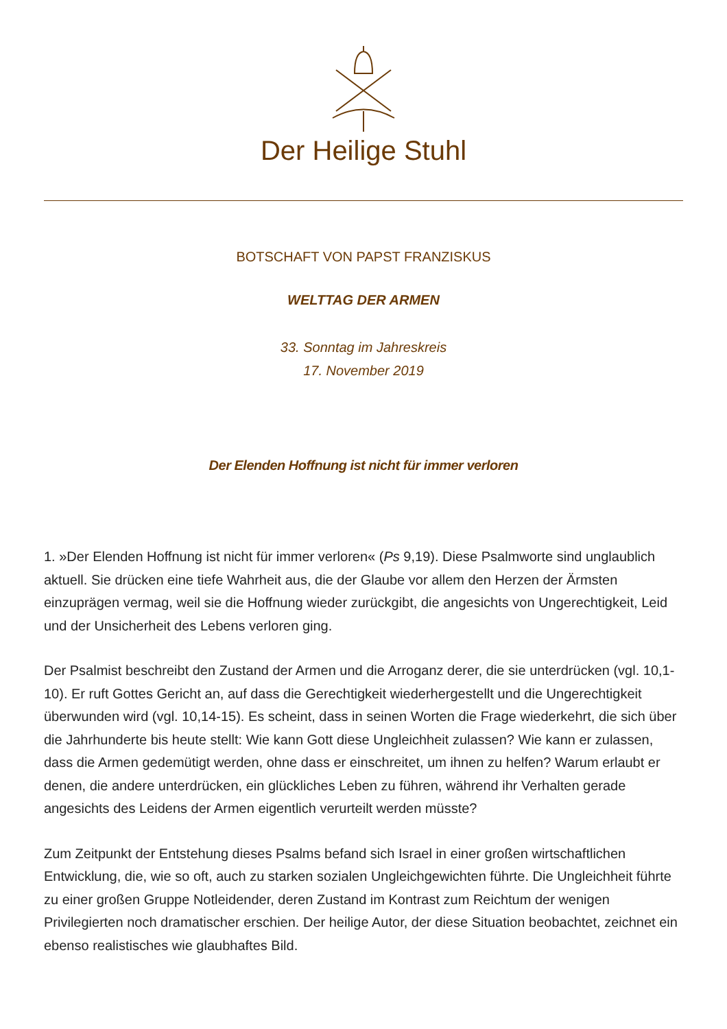Der Heilige Stuhl
BOTSCHAFT VON PAPST FRANZISKUS
WELTTAG DER ARMEN
33. Sonntag im Jahreskreis
17. November 2019
Der Elenden Hoffnung ist nicht für immer verloren
1. »Der Elenden Hoffnung ist nicht für immer verloren« (Ps 9,19). Diese Psalmworte sind unglaublich aktuell. Sie drücken eine tiefe Wahrheit aus, die der Glaube vor allem den Herzen der Ärmsten einzuprägen vermag, weil sie die Hoffnung wieder zurückgibt, die angesichts von Ungerechtigkeit, Leid und der Unsicherheit des Lebens verloren ging.
Der Psalmist beschreibt den Zustand der Armen und die Arroganz derer, die sie unterdrücken (vgl. 10,1-10). Er ruft Gottes Gericht an, auf dass die Gerechtigkeit wiederhergestellt und die Ungerechtigkeit überwunden wird (vgl. 10,14-15). Es scheint, dass in seinen Worten die Frage wiederkehrt, die sich über die Jahrhunderte bis heute stellt: Wie kann Gott diese Ungleichheit zulassen? Wie kann er zulassen, dass die Armen gedemütigt werden, ohne dass er einschreitet, um ihnen zu helfen? Warum erlaubt er denen, die andere unterdrücken, ein glückliches Leben zu führen, während ihr Verhalten gerade angesichts des Leidens der Armen eigentlich verurteilt werden müsste?
Zum Zeitpunkt der Entstehung dieses Psalms befand sich Israel in einer großen wirtschaftlichen Entwicklung, die, wie so oft, auch zu starken sozialen Ungleichgewichten führte. Die Ungleichheit führte zu einer großen Gruppe Notleidender, deren Zustand im Kontrast zum Reichtum der wenigen Privilegierten noch dramatischer erschien. Der heilige Autor, der diese Situation beobachtet, zeichnet ein ebenso realistisches wie glaubhaftes Bild.